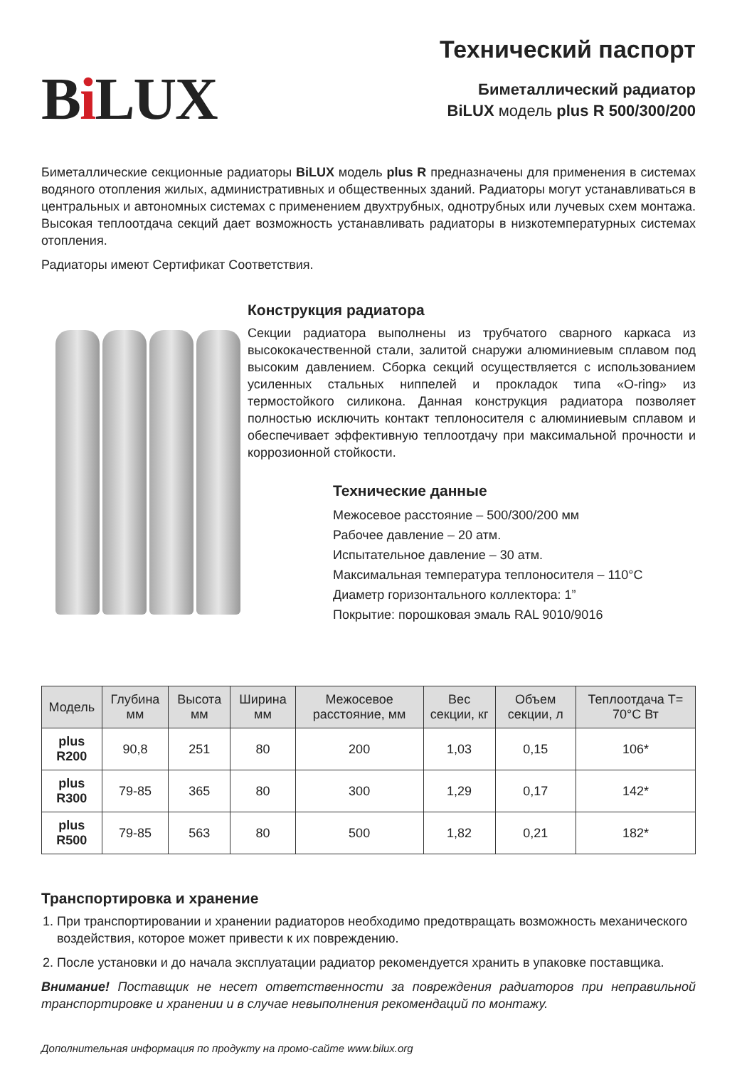Bi LUX
Технический паспорт
Биметаллический радиатор
BiLUX модель plus R 500/300/200
Биметаллические секционные радиаторы BiLUX модель plus R предназначены для применения в системах водяного отопления жилых, административных и общественных зданий. Радиаторы могут устанавливаться в центральных и автономных системах с применением двухтрубных, однотрубных или лучевых схем монтажа. Высокая теплоотдача секций дает возможность устанавливать радиаторы в низкотемпературных системах отопления.
Радиаторы имеют Сертификат Соответствия.
Конструкция радиатора
Секции радиатора выполнены из трубчатого сварного каркаса из высококачественной стали, залитой снаружи алюминиевым сплавом под высоким давлением. Сборка секций осуществляется с использованием усиленных стальных ниппелей и прокладок типа «O-ring» из термостойкого силикона. Данная конструкция радиатора позволяет полностью исключить контакт теплоносителя с алюминиевым сплавом и обеспечивает эффективную теплоотдачу при максимальной прочности и коррозионной стойкости.
Технические данные
Межосевое расстояние – 500/300/200 мм
Рабочее давление – 20 атм.
Испытательное давление – 30 атм.
Максимальная температура теплоносителя – 110°C
Диаметр горизонтального коллектора: 1”
Покрытие: порошковая эмаль RAL 9010/9016
| Модель | Глубина мм | Высота мм | Ширина мм | Межосевое расстояние, мм | Вес секции, кг | Объем секции, л | Теплоотдача T= 70°C Вт |
| --- | --- | --- | --- | --- | --- | --- | --- |
| plus R200 | 90,8 | 251 | 80 | 200 | 1,03 | 0,15 | 106* |
| plus R300 | 79-85 | 365 | 80 | 300 | 1,29 | 0,17 | 142* |
| plus R500 | 79-85 | 563 | 80 | 500 | 1,82 | 0,21 | 182* |
Транспортировка и хранение
1. При транспортировании и хранении радиаторов необходимо предотвращать возможность механического воздействия, которое может привести к их повреждению.
2. После установки и до начала эксплуатации радиатор рекомендуется хранить в упаковке поставщика.
Внимание! Поставщик не несет ответственности за повреждения радиаторов при неправильной транспортировке и хранении и в случае невыполнения рекомендаций по монтажу.
Дополнительная информация по продукту на промо-сайте www.bilux.org